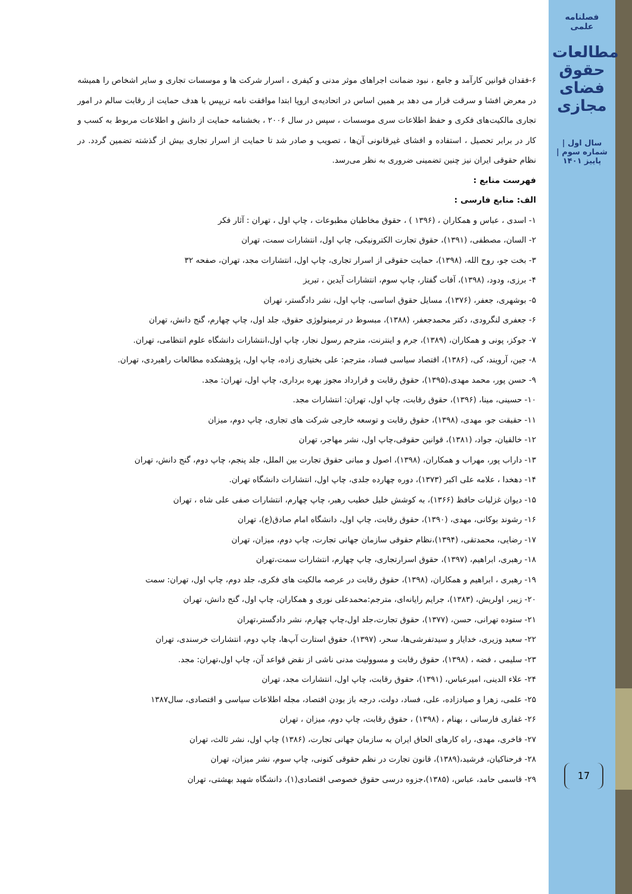فصلنامه علمی
مطالعات حقوق فضای مجازی
سال اول | شماره سوم | پاییز ۱۴۰۱
17
۶-فقدان قوانین کارآمد و جامع ، نبود ضمانت اجراهای موثر مدنی و کیفری ، اسرار شرکت ها و موسسات تجاری و سایر اشخاص را همیشه در معرض افشا و سرقت قرار می دهد بر همین اساس در اتحادیه‌ی اروپا ابتدا موافقت نامه تریپس با هدف حمایت از رقابت سالم در امور تجاری مالکیت‌های فکری و حفظ اطلاعات سری موسسات ، سپس در سال ۲۰۰۶ ، بخشنامه حمایت از دانش و اطلاعات مربوط به کسب و کار در برابر تحصیل ، استفاده و افشای غیرقانونی آن‌ها ، تصویب و صادر شد تا حمایت از اسرار تجاری بیش از گذشته تضمین گردد. در نظام حقوقی ایران نیز چنین تضمینی ضروری به نظر می‌رسد.
فهرست منابع :
الف: منابع فارسی :
۱- اسدی ، عباس و همکاران ، (۱۳۹۶ ) ، حقوق مخاطبان مطبوعات ، چاپ اول ، تهران : آثار فکر
۲- السان، مصطفی، (۱۳۹۱)، حقوق تجارت الکترونیکی، چاپ اول، انتشارات سمت، تهران
۳- بخت جو، روح الله، (۱۳۹۸)، حمایت حقوقی از اسرار تجاری، چاپ اول، انتشارات مجد، تهران، صفحه ۳۲
۴- برزی، ودود، (۱۳۹۸)، آفات گفتار، چاپ سوم، انتشارات آیدین ، تبریز
۵- بوشهری، جعفر، (۱۳۷۶)، مسایل حقوق اساسی، چاپ اول، نشر دادگستر، تهران
۶- جعفری لنگرودی، دکتر محمدجعفر، (۱۳۸۸)، مبسوط در ترمینولوژی حقوق، جلد اول، چاپ چهارم، گنج دانش، تهران
۷- جوکز، پونی و همکاران، (۱۳۸۹)، جرم و اینترنت، مترجم رسول نجار، چاپ اول،انتشارات دانشگاه علوم انتظامی، تهران.
۸- جین، آرویند، کی، (۱۳۸۶)، اقتصاد سیاسی فساد، مترجم: علی بختیاری زاده، چاپ اول، پژوهشکده مطالعات راهبردی، تهران.
۹- حسن پور، محمد مهدی،(۱۳۹۵)، حقوق رقابت و قرارداد مجوز بهره برداری، چاپ اول، تهران: مجد.
۱۰- حسینی، مینا، (۱۳۹۶)، حقوق رقابت، چاپ اول، تهران: انتشارات مجد.
۱۱- حقیقت جو، مهدی، (۱۳۹۸)، حقوق رقابت و توسعه خارجی شرکت های تجاری، چاپ دوم، میزان
۱۲- خالقیان، جواد، (۱۳۸۱)، قوانین حقوقی،چاپ اول، نشر مهاجر، تهران
۱۳- داراب پور، مهراب و همکاران، (۱۳۹۸)، اصول و مبانی حقوق تجارت بین الملل، جلد پنجم، چاپ دوم، گنج دانش، تهران
۱۴- دهخدا ، علامه علی اکبر (۱۳۷۳)، دوره چهارده جلدی، چاپ اول، انتشارات دانشگاه تهران.
۱۵- دیوان غزلیات حافظ (۱۳۶۶)، به کوشش خلیل خطیب رهبر، چاپ چهارم، انتشارات صفی علی شاه ، تهران
۱۶- رشوند بوکانی، مهدی، (۱۳۹۰)، حقوق رقابت، چاپ اول، دانشگاه امام صادق(ع)، تهران
۱۷- رضایی، محمدتقی، (۱۳۹۴)،نظام حقوقی سازمان جهانی تجارت، چاپ دوم، میزان، تهران
۱۸- رهبری، ابراهیم، (۱۳۹۷)، حقوق اسرارتجاری، چاپ چهارم، انتشارات سمت،تهران
۱۹- رهبری ، ابراهیم و همکاران، (۱۳۹۸)، حقوق رقابت در عرصه مالکیت های فکری، جلد دوم، چاپ اول، تهران: سمت
۲۰- زیبر، اولریش، (۱۳۸۳)، جرایم رایانه‌ای، مترجم:محمدعلی نوری و همکاران، چاپ اول، گنج دانش، تهران
۲۱- ستوده تهرانی، حسن، (۱۳۷۷)، حقوق تجارت،جلد اول،چاپ چهارم، نشر دادگستر،تهران
۲۲- سعید وزیری، خدایار و سیدتفرشی‌ها، سحر، (۱۳۹۷)، حقوق استارت آپ‌ها، چاپ دوم، انتشارات خرسندی، تهران
۲۳- سلیمی ، فضه ، (۱۳۹۸)، حقوق رقابت و مسوولیت مدنی ناشی از نقض قواعد آن، چاپ اول،تهران: مجد.
۲۴- علاء الدینی، امیرعباس، (۱۳۹۱)، حقوق رقابت، چاپ اول، انتشارات مجد، تهران
۲۵- علمی، زهرا و صیادزاده، علی، فساد، دولت، درجه باز بودن اقتصاد، مجله اطلاعات سیاسی و اقتصادی، سال۱۳۸۷
۲۶- غفاری فارسانی ، بهنام ، (۱۳۹۸) ، حقوق رقابت، چاپ دوم، میزان ، تهران
۲۷- فاخری، مهدی، راه کارهای الحاق ایران به سازمان جهانی تجارت، (۱۳۸۶) چاپ اول، نشر ثالث، تهران
۲۸- فرحناکیان، فرشید،(۱۳۸۹)، قانون تجارت در نظم حقوقی کنونی، چاپ سوم، نشر میزان، تهران
۲۹- قاسمی حامد، عباس، (۱۳۸۵)،جزوه درسی حقوق خصوصی اقتصادی(۱)، دانشگاه شهید بهشتی، تهران